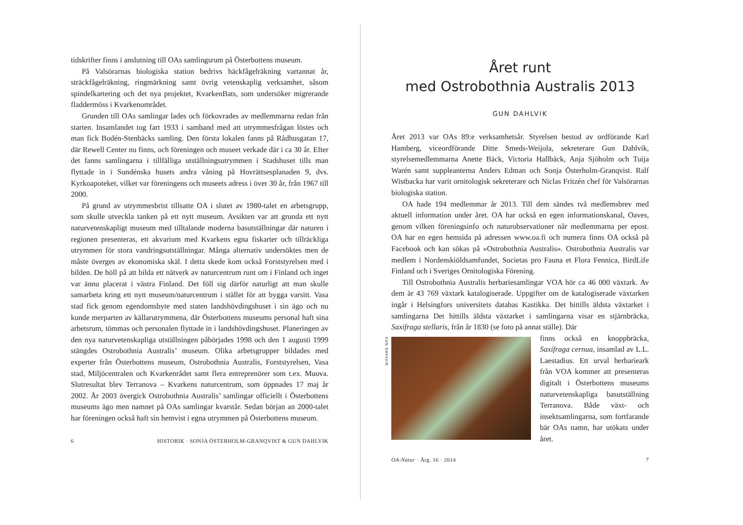tidskrifter finns i anslutning till OAs samlingsrum på Österbottens museum.
På Valsörarnas biologiska station bedrivs häckfågelräkning vartannat år, sträckfågelräkning, ringmärkning samt övrig vetenskaplig verksamhet, såsom spindelkartering och det nya projektet, KvarkenBats, som undersöker migrerande fladdermöss i Kvarkenområdet.
Grunden till OAs samlingar lades och förkovrades av medlemmarna redan från starten. Insamlandet tog fart 1933 i samband med att utrymmesfrågan löstes och man fick Bodén-Stenbäcks samling. Den första lokalen fanns på Rådhusgatan 17, där Rewell Center nu finns, och föreningen och museet verkade där i ca 30 år. Efter det fanns samlingarna i tillfälliga utställningsutrymmen i Stadshuset tills man flyttade in i Sundénska husets andra våning på Hovrättsesplanaden 9, dvs. Kyrkoapoteket, vilket var föreningens och museets adress i över 30 år, från 1967 till 2000.
På grund av utrymmesbrist tillsatte OA i slutet av 1980-talet en arbetsgrupp, som skulle utveckla tanken på ett nytt museum. Avsikten var att grunda ett nytt naturvetenskapligt museum med tilltalande moderna basutställningar där naturen i regionen presenteras, ett akvarium med Kvarkens egna fiskarter och tillräckliga utrymmen för stora vandringsutställningar. Många alternativ undersöktes men de måste överges av ekonomiska skäl. I detta skede kom också Forststyrelsen med i bilden. De höll på att bilda ett nätverk av naturcentrum runt om i Finland och inget var ännu placerat i västra Finland. Det föll sig därför naturligt att man skulle samarbeta kring ett nytt museum/naturcentrum i stället för att bygga varsitt. Vasa stad fick genom egendomsbyte med staten landshövdingshuset i sin ägo och nu kunde merparten av källarutrymmena, där Österbottens museums personal haft sina arbetsrum, tömmas och personalen flyttade in i landshövdingshuset. Planeringen av den nya naturvetenskapliga utställningen påbörjades 1998 och den 1 augusti 1999 stängdes Ostrobothnia Australis’ museum. Olika arbetsgrupper bildades med experter från Österbottens museum, Ostrobothnia Australis, Forststyrelsen, Vasa stad, Miljöcentralen och Kvarkenrådet samt flera entreprenörer som t.ex. Muova. Slutresultat blev Terranova – Kvarkens naturcentrum, som öppnades 17 maj år 2002. År 2003 övergick Ostrobothnia Australis’ samlingar officiellt i Österbottens museums ägo men namnet på OAs samlingar kvarstår. Sedan början an 2000-talet har föreningen också haft sin hemvist i egna utrymmen på Österbottens museum.
6 HISTORIK · SONJA ÖSTERHOLM-GRANQVIST & GUN DAHLVIK
Året runt
med Ostrobothnia Australis 2013
GUN DAHLVIK
Året 2013 var OAs 89:e verksamhetsår. Styrelsen bestod av ordförande Karl Hamberg, viceordförande Ditte Smeds-Weijola, sekreterare Gun Dahlvik, styrelsemedlemmarna Anette Bäck, Victoria Hallbäck, Anja Sjöholm och Tuija Warén samt suppleanterna Anders Edman och Sonja Österholm-Granqvist. Ralf Wistbacka har varit ornitologisk sekreterare och Niclas Fritzén chef för Valsörarnas biologiska station.
OA hade 194 medlemmar år 2013. Till dem sändes två medlemsbrev med aktuell information under året. OA har också en egen informationskanal, Oaves, genom vilken föreningsinfo och naturobservationer når medlemmarna per epost. OA har en egen hemsida på adressen www.oa.fi och numera finns OA också på Facebook och kan sökas på »Ostrobothnia Australis». Ostrobothnia Australis var medlem i Nordenskiöldsamfundet, Societas pro Fauna et Flora Fennica, BirdLife Finland och i Sveriges Ornitologiska Förening.
Till Ostrobothnia Australis herbariesamlingar VOA hör ca 46 000 växtark. Av dem är 43 769 växtark katalogiserade. Uppgifter om de katalogiserade växtarken ingår i Helsingfors universitets databas Kastikka. Det hittills äldsta växtarket i samlingarna Det hittills äldsta växtarket i samlingarna visar en stjärnbräcka, Saxifraga stellaris, från år 1830 (se foto på annat ställe). Där
GUN DAHLVIK
finns också en knoppbräcka, Saxifraga cernua, insamlad av L.L. Laestadius. Ett urval herbarieark från VOA kommer att presenteras digitalt i Österbottens museums naturvetenskapliga basutställning Terranova. Både växt- och insektsamlingarna, som fortfarande bär OAs namn, har utökats under året.
OA-Natur · Årg. 16 · 2014 7